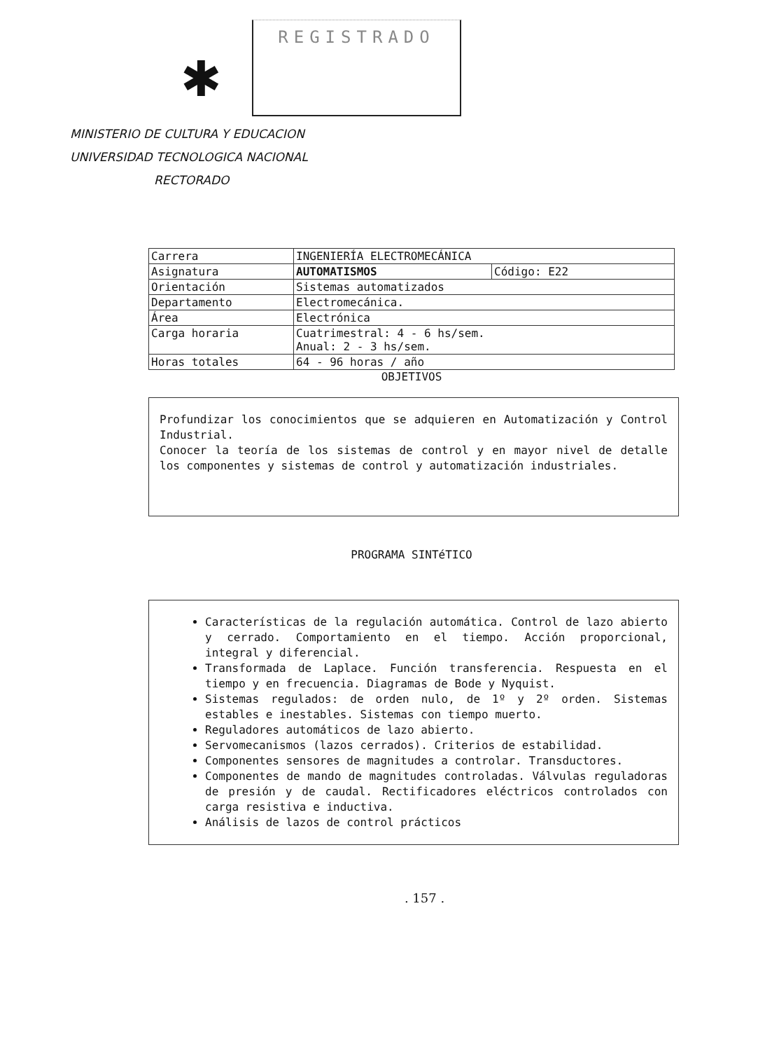✱
REGISTRADO
MINISTERIO DE CULTURA Y EDUCACION
UNIVERSIDAD TECNOLOGICA NACIONAL
RECTORADO
| Carrera | INGENIERÍA ELECTROMECÁNICA | |
| Asignatura | AUTOMATISMOS | Código: E22 |
| Orientación | Sistemas automatizados | |
| Departamento | Electromecánica. | |
| Área | Electrónica | |
| Carga horaria | Cuatrimestral: 4 - 6 hs/sem. Anual: 2 - 3 hs/sem. | |
| Horas totales | 64 - 96 horas / año | |
OBJETIVOS
Profundizar los conocimientos que se adquieren en Automatización y Control Industrial.
Conocer la teoría de los sistemas de control y en mayor nivel de detalle los componentes y sistemas de control y automatización industriales.
PROGRAMA SINTéTICO
Características de la regulación automática. Control de lazo abierto y cerrado. Comportamiento en el tiempo. Acción proporcional, integral y diferencial.
Transformada de Laplace. Función transferencia. Respuesta en el tiempo y en frecuencia. Diagramas de Bode y Nyquist.
Sistemas regulados: de orden nulo, de 1º y 2º orden. Sistemas estables e inestables. Sistemas con tiempo muerto.
Reguladores automáticos de lazo abierto.
Servomecanismos (lazos cerrados). Criterios de estabilidad.
Componentes sensores de magnitudes a controlar. Transductores.
Componentes de mando de magnitudes controladas. Válvulas reguladoras de presión y de caudal. Rectificadores eléctricos controlados con carga resistiva e inductiva.
Análisis de lazos de control prácticos
. 157 .